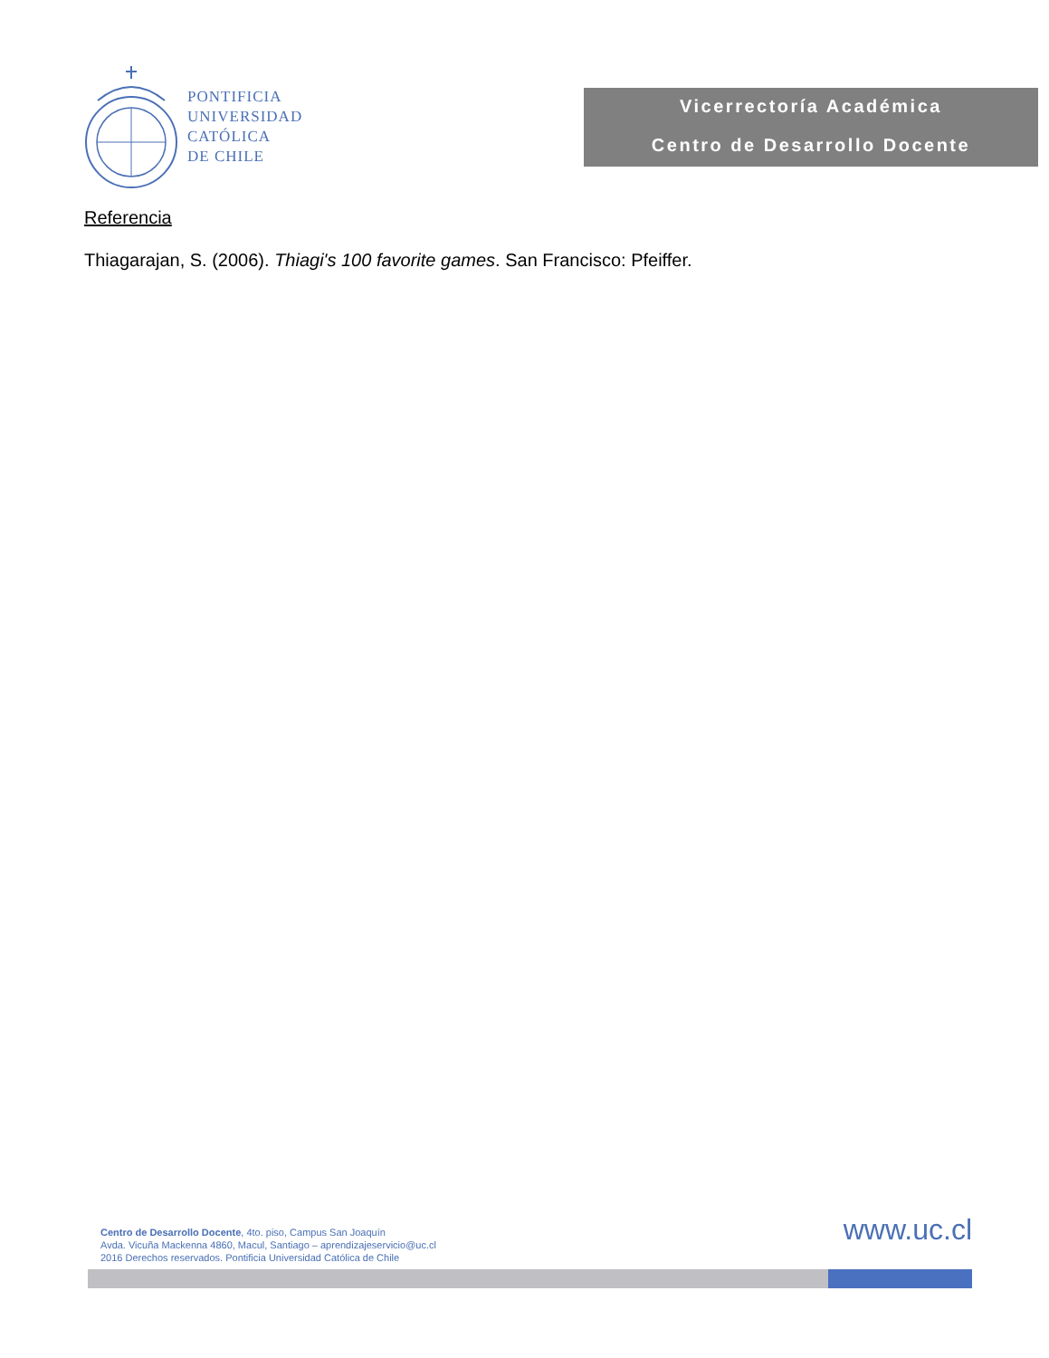PONTIFICIA
UNIVERSIDAD
CATÓLICA
DE CHILE
Vicerrectoría Académica
Centro de Desarrollo Docente
Referencia
Thiagarajan, S. (2006). Thiagi's 100 favorite games. San Francisco: Pfeiffer.
Centro de Desarrollo Docente, 4to. piso, Campus San Joaquín
Avda. Vicuña Mackenna 4860, Macul, Santiago – aprendizajeservicio@uc.cl
2016 Derechos reservados. Pontificia Universidad Católica de Chile
www.uc.cl